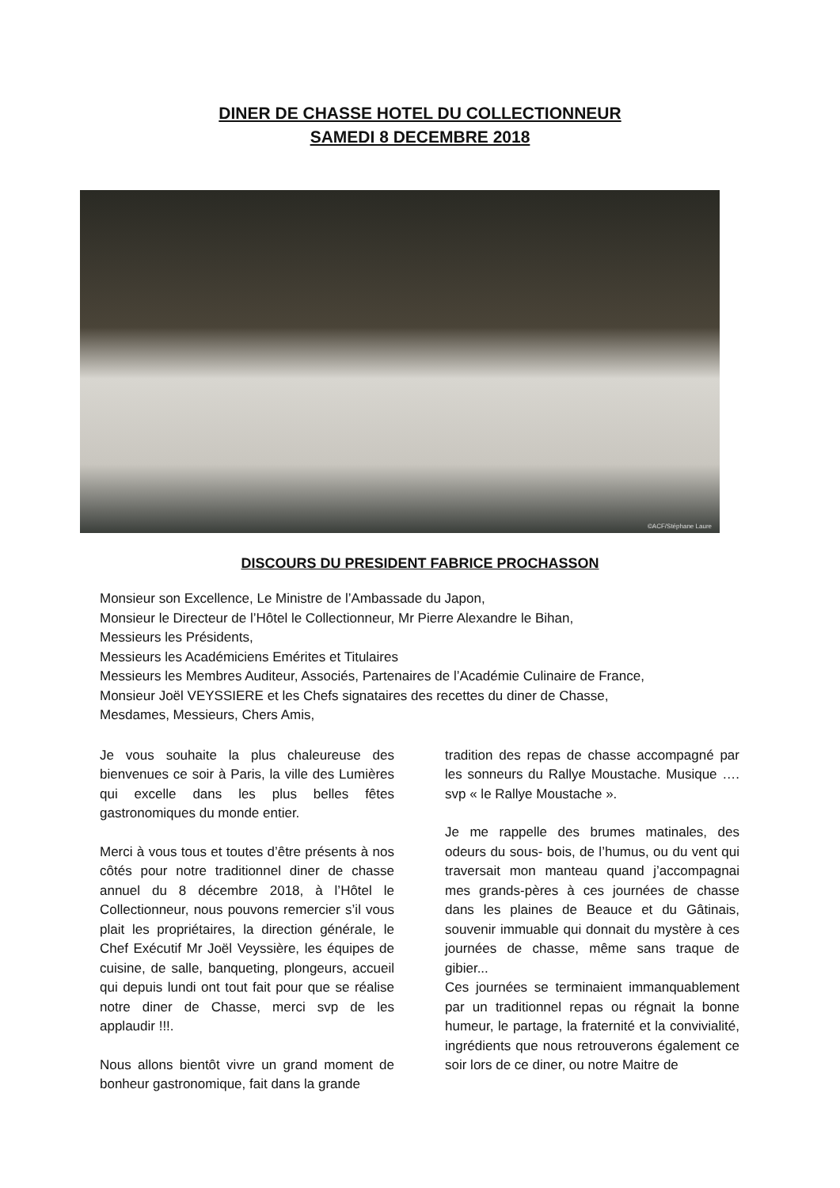DINER DE CHASSE HOTEL DU COLLECTIONNEUR
SAMEDI 8 DECEMBRE 2018
©ACF/Stéphane Laure
DISCOURS DU PRESIDENT FABRICE PROCHASSON
Monsieur son Excellence, Le Ministre de l’Ambassade du Japon,
Monsieur le Directeur de l’Hôtel le Collectionneur, Mr Pierre Alexandre le Bihan,
Messieurs les Présidents,
Messieurs les Académiciens Emérites et Titulaires
Messieurs les Membres Auditeur, Associés, Partenaires de l’Académie Culinaire de France,
Monsieur Joël VEYSSIERE et les Chefs signataires des recettes du diner de Chasse,
Mesdames, Messieurs, Chers Amis,
Je vous souhaite la plus chaleureuse des bienvenues ce soir à Paris, la ville des Lumières qui excelle dans les plus belles fêtes gastronomiques du monde entier.
Merci à vous tous et toutes d’être présents à nos côtés pour notre traditionnel diner de chasse annuel du 8 décembre 2018, à l’Hôtel le Collectionneur, nous pouvons remercier s’il vous plait les propriétaires, la direction générale, le Chef Exécutif Mr Joël Veyssière, les équipes de cuisine, de salle, banqueting, plongeurs, accueil qui depuis lundi ont tout fait pour que se réalise notre diner de Chasse, merci svp de les applaudir !!!.
Nous allons bientôt vivre un grand moment de bonheur gastronomique, fait dans la grande
tradition des repas de chasse accompagné par les sonneurs du Rallye Moustache. Musique …. svp « le Rallye Moustache ».
Je me rappelle des brumes matinales, des odeurs du sous- bois, de l’humus, ou du vent qui traversait mon manteau quand j’accompagnai mes grands-pères à ces journées de chasse dans les plaines de Beauce et du Gâtinais, souvenir immuable qui donnait du mystère à ces journées de chasse, même sans traque de gibier...
Ces journées se terminaient immanquablement par un traditionnel repas ou régnait la bonne humeur, le partage, la fraternité et la convivialité, ingrédients que nous retrouverons également ce soir lors de ce diner, ou notre Maitre de